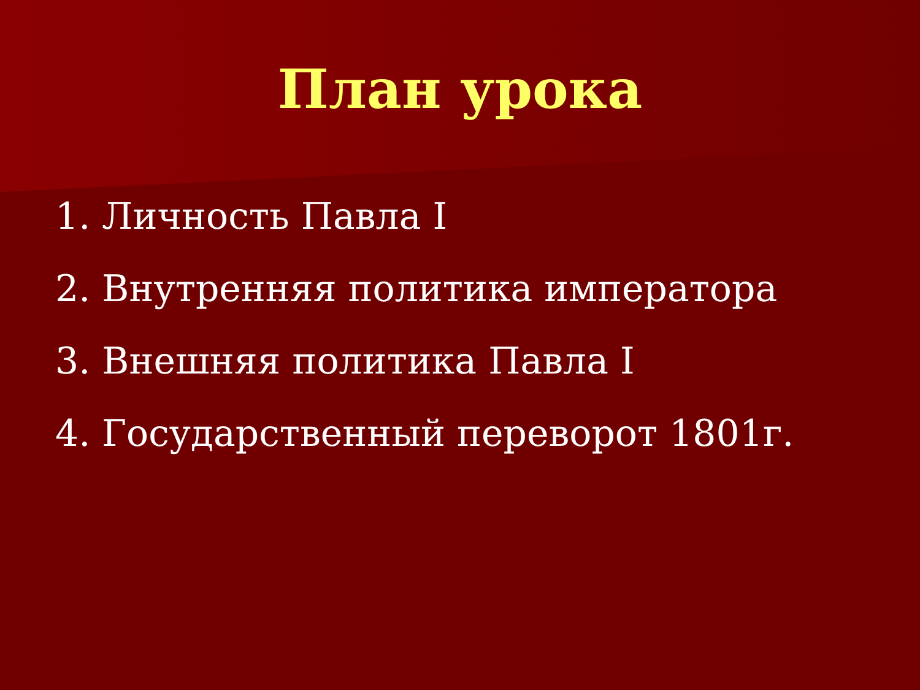План урока
1. Личность Павла I
2. Внутренняя политика императора
3. Внешняя политика Павла I
4. Государственный переворот 1801г.